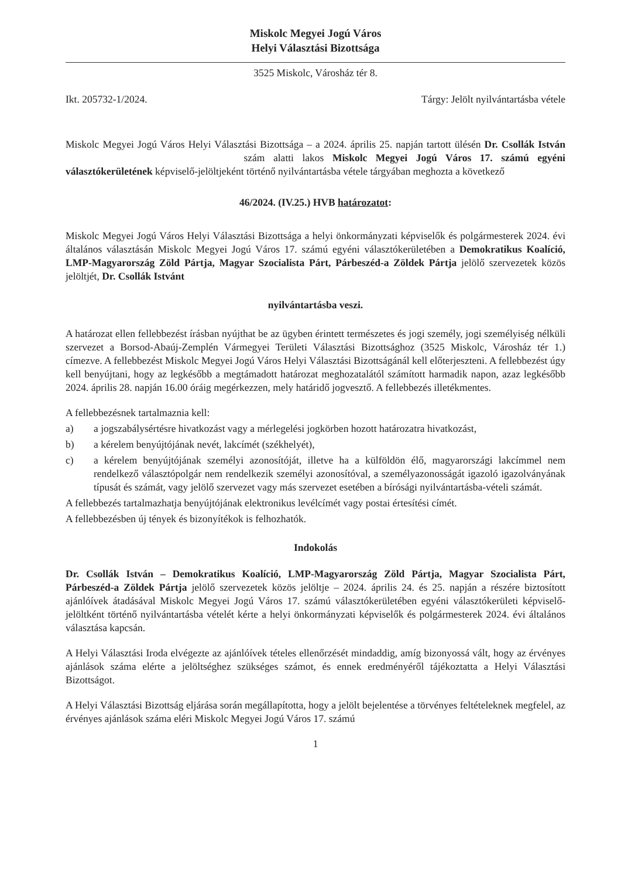Miskolc Megyei Jogú Város
Helyi Választási Bizottsága
3525 Miskolc, Városház tér 8.
Ikt. 205732-1/2024. Tárgy: Jelölt nyilvántartásba vétele
Miskolc Megyei Jogú Város Helyi Választási Bizottsága – a 2024. április 25. napján tartott ülésén Dr. Csollák István szám alatti lakos Miskolc Megyei Jogú Város 17. számú egyéni választókerületének képviselő-jelöltjeként történő nyilvántartásba vétele tárgyában meghozta a következő
46/2024. (IV.25.) HVB határozatot:
Miskolc Megyei Jogú Város Helyi Választási Bizottsága a helyi önkormányzati képviselők és polgármesterek 2024. évi általános választásán Miskolc Megyei Jogú Város 17. számú egyéni választókerületében a Demokratikus Koalíció, LMP-Magyarország Zöld Pártja, Magyar Szocialista Párt, Párbeszéd-a Zöldek Pártja jelölő szervezetek közös jelöltjét, Dr. Csollák Istvánt
nyilvántartásba veszi.
A határozat ellen fellebbezést írásban nyújthat be az ügyben érintett természetes és jogi személy, jogi személyiség nélküli szervezet a Borsod-Abaúj-Zemplén Vármegyei Területi Választási Bizottsághoz (3525 Miskolc, Városház tér 1.) címezve. A fellebbezést Miskolc Megyei Jogú Város Helyi Választási Bizottságánál kell előterjeszteni. A fellebbezést úgy kell benyújtani, hogy az legkésőbb a megtámadott határozat meghozatalától számított harmadik napon, azaz legkésőbb 2024. április 28. napján 16.00 óráig megérkezzen, mely határidő jogvesztő. A fellebbezés illetékmentes.
A fellebbezésnek tartalmaznia kell:
a) a jogszabálysértésre hivatkozást vagy a mérlegelési jogkörben hozott határozatra hivatkozást,
b) a kérelem benyújtójának nevét, lakcímét (székhelyét),
c) a kérelem benyújtójának személyi azonosítóját, illetve ha a külföldön élő, magyarországi lakcímmel nem rendelkező választópolgár nem rendelkezik személyi azonosítóval, a személyazonosságát igazoló igazolványának típusát és számát, vagy jelölő szervezet vagy más szervezet esetében a bírósági nyilvántartásba-vételi számát.
A fellebbezés tartalmazhatja benyújtójának elektronikus levélcímét vagy postai értesítési címét.
A fellebbezésben új tények és bizonyítékok is felhozhatók.
Indokolás
Dr. Csollák István – Demokratikus Koalíció, LMP-Magyarország Zöld Pártja, Magyar Szocialista Párt, Párbeszéd-a Zöldek Pártja jelölő szervezetek közös jelöltje – 2024. április 24. és 25. napján a részére biztosított ajánlóívek átadásával Miskolc Megyei Jogú Város 17. számú választókerületében egyéni választókerületi képviselő-jelöltként történő nyilvántartásba vételét kérte a helyi önkormányzati képviselők és polgármesterek 2024. évi általános választása kapcsán.
A Helyi Választási Iroda elvégezte az ajánlóívek tételes ellenőrzését mindaddig, amíg bizonyossá vált, hogy az érvényes ajánlások száma elérte a jelöltséghez szükséges számot, és ennek eredményéről tájékoztatta a Helyi Választási Bizottságot.
A Helyi Választási Bizottság eljárása során megállapította, hogy a jelölt bejelentése a törvényes feltételeknek megfelel, az érvényes ajánlások száma eléri Miskolc Megyei Jogú Város 17. számú
1